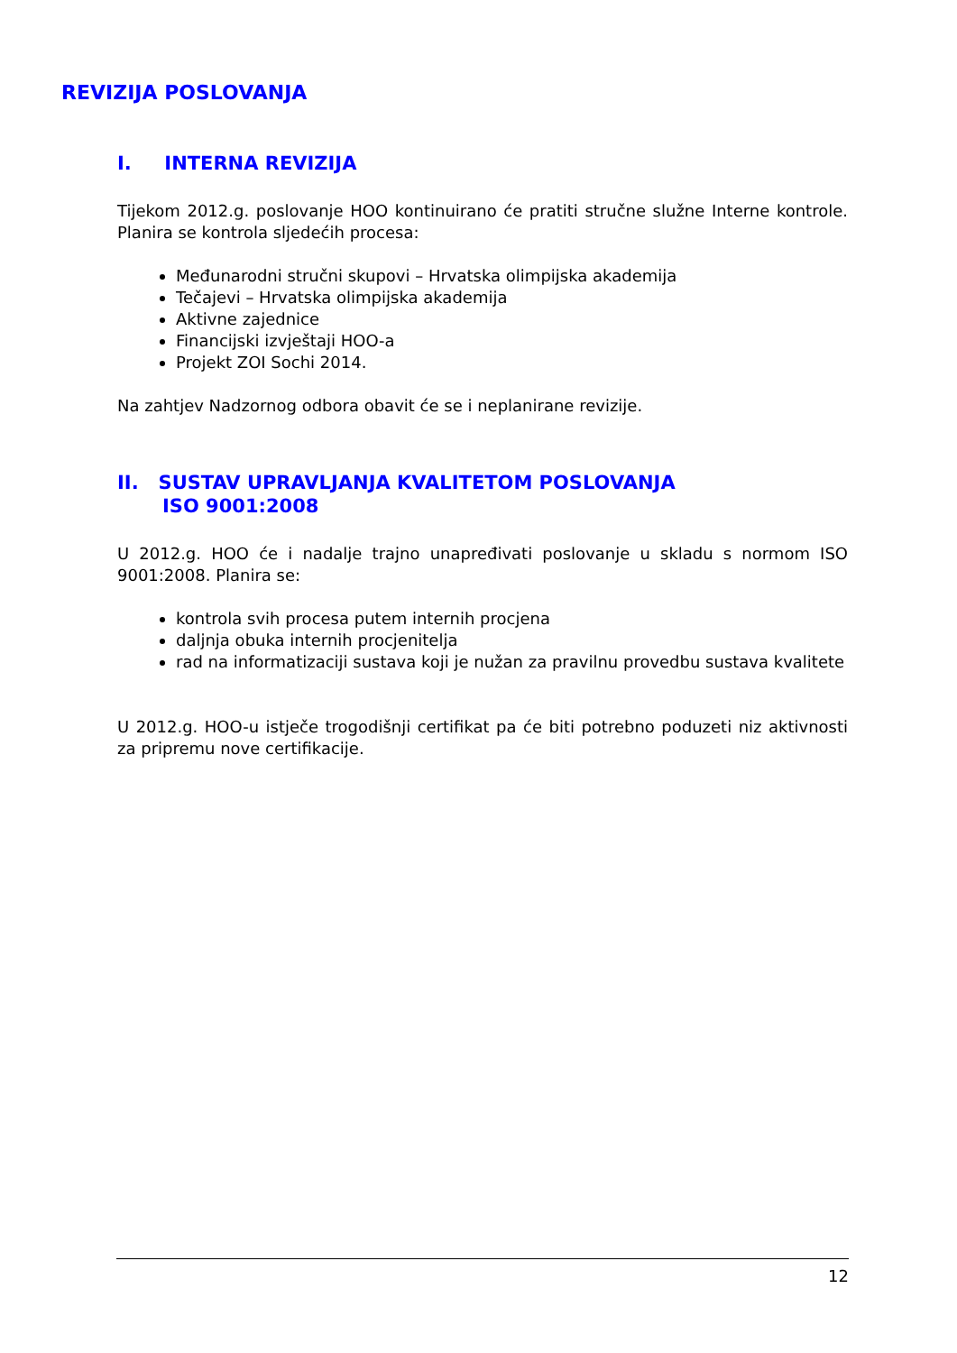REVIZIJA POSLOVANJA
I. INTERNA REVIZIJA
Tijekom 2012.g. poslovanje HOO kontinuirano će pratiti stručne služne Interne kontrole. Planira se kontrola sljedećih procesa:
Međunarodni stručni skupovi – Hrvatska olimpijska akademija
Tečajevi – Hrvatska olimpijska akademija
Aktivne zajednice
Financijski izvještaji HOO-a
Projekt ZOI Sochi 2014.
Na zahtjev Nadzornog odbora obavit će se i neplanirane revizije.
II. SUSTAV UPRAVLJANJA KVALITETOM POSLOVANJA
ISO 9001:2008
U 2012.g. HOO će i nadalje trajno unapređivati poslovanje u skladu s normom ISO 9001:2008. Planira se:
kontrola svih procesa putem internih procjena
daljnja obuka internih procjenitelja
rad na informatizaciji sustava koji je nužan za pravilnu provedbu sustava kvalitete
U 2012.g. HOO-u istječe trogodišnji certifikat pa će biti potrebno poduzeti niz aktivnosti za pripremu nove certifikacije.
12